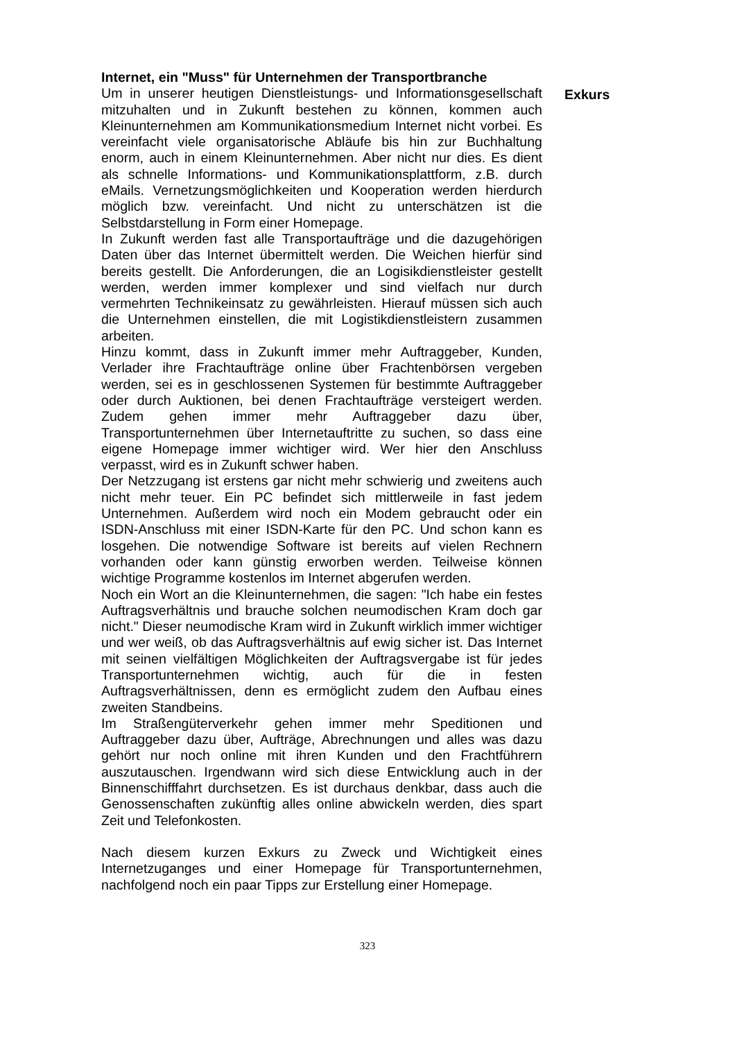Internet, ein "Muss" für Unternehmen der Transportbranche
Um in unserer heutigen Dienstleistungs- und Informationsgesellschaft mitzuhalten und in Zukunft bestehen zu können, kommen auch Kleinunternehmen am Kommunikationsmedium Internet nicht vorbei. Es vereinfacht viele organisatorische Abläufe bis hin zur Buchhaltung enorm, auch in einem Kleinunternehmen. Aber nicht nur dies. Es dient als schnelle Informations- und Kommunikationsplattform, z.B. durch eMails. Vernetzungsmöglichkeiten und Kooperation werden hierdurch möglich bzw. vereinfacht. Und nicht zu unterschätzen ist die Selbstdarstellung in Form einer Homepage.
In Zukunft werden fast alle Transportaufträge und die dazugehörigen Daten über das Internet übermittelt werden. Die Weichen hierfür sind bereits gestellt. Die Anforderungen, die an Logisikdienstleister gestellt werden, werden immer komplexer und sind vielfach nur durch vermehrten Technikeinsatz zu gewährleisten. Hierauf müssen sich auch die Unternehmen einstellen, die mit Logistikdienstleistern zusammen arbeiten.
Hinzu kommt, dass in Zukunft immer mehr Auftraggeber, Kunden, Verlader ihre Frachtaufträge online über Frachtenbörsen vergeben werden, sei es in geschlossenen Systemen für bestimmte Auftraggeber oder durch Auktionen, bei denen Frachtaufträge versteigert werden. Zudem gehen immer mehr Auftraggeber dazu über, Transportunternehmen über Internetauftritte zu suchen, so dass eine eigene Homepage immer wichtiger wird. Wer hier den Anschluss verpasst, wird es in Zukunft schwer haben.
Der Netzzugang ist erstens gar nicht mehr schwierig und zweitens auch nicht mehr teuer. Ein PC befindet sich mittlerweile in fast jedem Unternehmen. Außerdem wird noch ein Modem gebraucht oder ein ISDN-Anschluss mit einer ISDN-Karte für den PC. Und schon kann es losgehen. Die notwendige Software ist bereits auf vielen Rechnern vorhanden oder kann günstig erworben werden. Teilweise können wichtige Programme kostenlos im Internet abgerufen werden.
Noch ein Wort an die Kleinunternehmen, die sagen: "Ich habe ein festes Auftragsverhältnis und brauche solchen neumodischen Kram doch gar nicht." Dieser neumodische Kram wird in Zukunft wirklich immer wichtiger und wer weiß, ob das Auftragsverhältnis auf ewig sicher ist. Das Internet mit seinen vielfältigen Möglichkeiten der Auftragsvergabe ist für jedes Transportunternehmen wichtig, auch für die in festen Auftragsverhältnissen, denn es ermöglicht zudem den Aufbau eines zweiten Standbeins.
Im Straßengüterverkehr gehen immer mehr Speditionen und Auftraggeber dazu über, Aufträge, Abrechnungen und alles was dazu gehört nur noch online mit ihren Kunden und den Frachtführern auszutauschen. Irgendwann wird sich diese Entwicklung auch in der Binnenschifffahrt durchsetzen. Es ist durchaus denkbar, dass auch die Genossenschaften zukünftig alles online abwickeln werden, dies spart Zeit und Telefonkosten.
Nach diesem kurzen Exkurs zu Zweck und Wichtigkeit eines Internetzuganges und einer Homepage für Transportunternehmen, nachfolgend noch ein paar Tipps zur Erstellung einer Homepage.
Exkurs
323